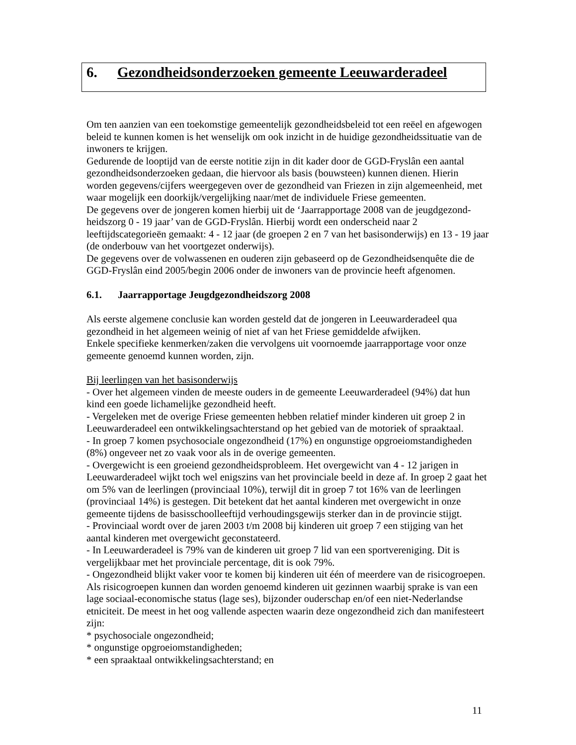6. Gezondheidsonderzoeken gemeente Leeuwarderadeel
Om ten aanzien van een toekomstige gemeentelijk gezondheidsbeleid tot een reëel en afgewogen beleid te kunnen komen is het wenselijk om ook inzicht in de huidige gezondheidssituatie van de inwoners te krijgen.
Gedurende de looptijd van de eerste notitie zijn in dit kader door de GGD-Fryslân een aantal gezondheidsonderzoeken gedaan, die hiervoor als basis (bouwsteen) kunnen dienen. Hierin worden gegevens/cijfers weergegeven over de gezondheid van Friezen in zijn algemeenheid, met waar mogelijk een doorkijk/vergelijking naar/met de individuele Friese gemeenten.
De gegevens over de jongeren komen hierbij uit de ‘Jaarrapportage 2008 van de jeugdgezond-heidszorg 0 - 19 jaar’ van de GGD-Fryslân. Hierbij wordt een onderscheid naar 2 leeftijdscategorieën gemaakt: 4 - 12 jaar (de groepen 2 en 7 van het basisonderwijs) en 13 - 19 jaar (de onderbouw van het voortgezet onderwijs).
De gegevens over de volwassenen en ouderen zijn gebaseerd op de Gezondheidsenquête die de GGD-Fryslân eind 2005/begin 2006 onder de inwoners van de provincie heeft afgenomen.
6.1. Jaarrapportage Jeugdgezondheidszorg 2008
Als eerste algemene conclusie kan worden gesteld dat de jongeren in Leeuwarderadeel qua gezondheid in het algemeen weinig of niet af van het Friese gemiddelde afwijken.
Enkele specifieke kenmerken/zaken die vervolgens uit voornoemde jaarrapportage voor onze gemeente genoemd kunnen worden, zijn.
Bij leerlingen van het basisonderwijs
- Over het algemeen vinden de meeste ouders in de gemeente Leeuwarderadeel (94%) dat hun kind een goede lichamelijke gezondheid heeft.
- Vergeleken met de overige Friese gemeenten hebben relatief minder kinderen uit groep 2 in Leeuwarderadeel een ontwikkelingsachterstand op het gebied van de motoriek of spraaktaal.
- In groep 7 komen psychosociale ongezondheid (17%) en ongunstige opgroeiomstandigheden (8%) ongeveer net zo vaak voor als in de overige gemeenten.
- Overgewicht is een groeiend gezondheidsprobleem. Het overgewicht van 4 - 12 jarigen in Leeuwarderadeel wijkt toch wel enigszins van het provinciale beeld in deze af. In groep 2 gaat het om 5% van de leerlingen (provinciaal 10%), terwijl dit in groep 7 tot 16% van de leerlingen (provinciaal 14%) is gestegen. Dit betekent dat het aantal kinderen met overgewicht in onze gemeente tijdens de basisschoolleeftijd verhoudingsgewijs sterker dan in de provincie stijgt.
- Provinciaal wordt over de jaren 2003 t/m 2008 bij kinderen uit groep 7 een stijging van het aantal kinderen met overgewicht geconstateerd.
- In Leeuwarderadeel is 79% van de kinderen uit groep 7 lid van een sportvereniging. Dit is vergelijkbaar met het provinciale percentage, dit is ook 79%.
- Ongezondheid blijkt vaker voor te komen bij kinderen uit één of meerdere van de risicogroepen. Als risicogroepen kunnen dan worden genoemd kinderen uit gezinnen waarbij sprake is van een lage sociaal-economische status (lage ses), bijzonder ouderschap en/of een niet-Nederlandse etniciteit. De meest in het oog vallende aspecten waarin deze ongezondheid zich dan manifesteert zijn:
* psychosociale ongezondheid;
* ongunstige opgroeiomstandigheden;
* een spraaktaal ontwikkelingsachterstand; en
11